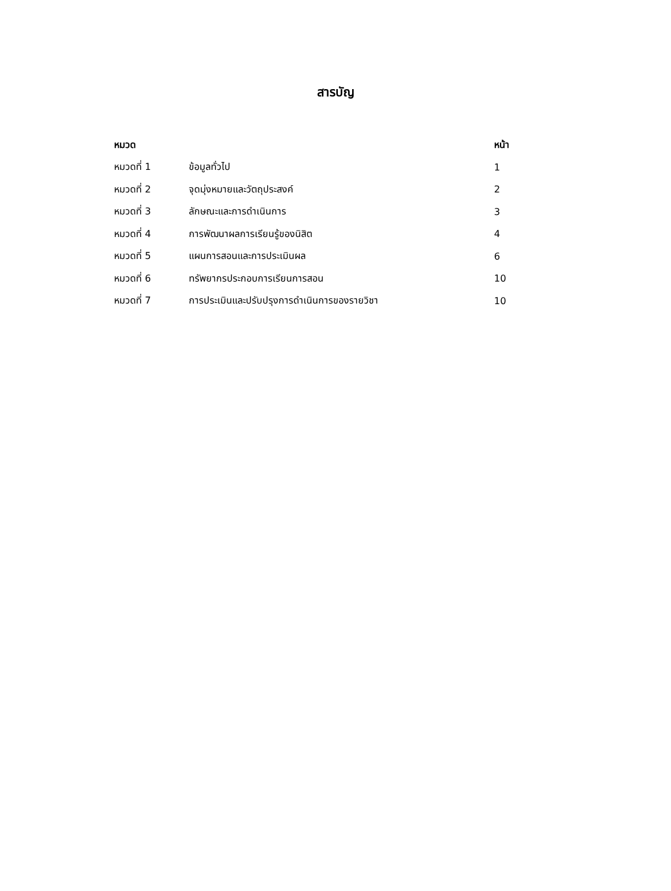สารบัญ
| หมวด | | หน้า |
| --- | --- | --- |
| หมวดที่ 1 | ข้อมูลทั่วไป | 1 |
| หมวดที่ 2 | จุดมุ่งหมายและวัตถุประสงค์ | 2 |
| หมวดที่ 3 | ลักษณะและการดำเนินการ | 3 |
| หมวดที่ 4 | การพัฒนาผลการเรียนรู้ของนิสิต | 4 |
| หมวดที่ 5 | แผนการสอนและการประเมินผล | 6 |
| หมวดที่ 6 | ทรัพยากรประกอบการเรียนการสอน | 10 |
| หมวดที่ 7 | การประเมินและปรับปรุงการดำเนินการของรายวิชา | 10 |